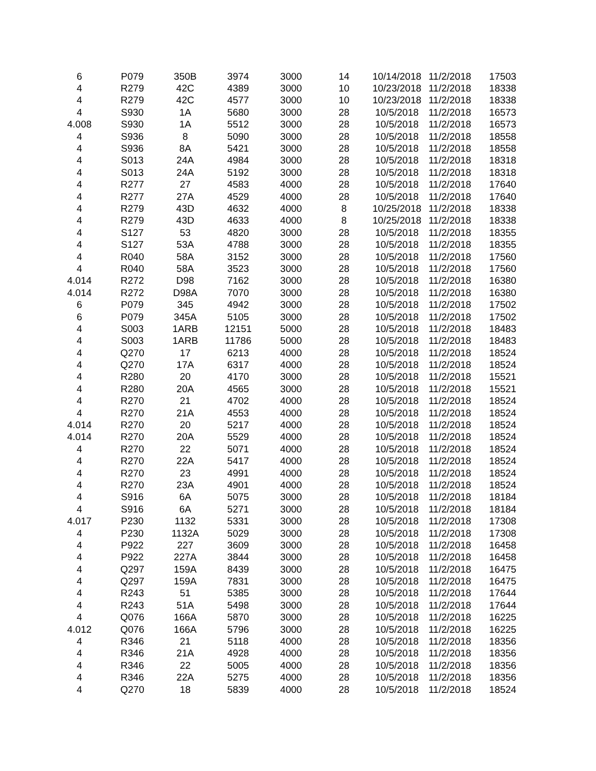| 6 | P079 | 350B | 3974 | 3000 | 14 | 10/14/2018 | 11/2/2018 | 17503 |
| 4 | R279 | 42C | 4389 | 3000 | 10 | 10/23/2018 | 11/2/2018 | 18338 |
| 4 | R279 | 42C | 4577 | 3000 | 10 | 10/23/2018 | 11/2/2018 | 18338 |
| 4 | S930 | 1A | 5680 | 3000 | 28 | 10/5/2018 | 11/2/2018 | 16573 |
| 4.008 | S930 | 1A | 5512 | 3000 | 28 | 10/5/2018 | 11/2/2018 | 16573 |
| 4 | S936 | 8 | 5090 | 3000 | 28 | 10/5/2018 | 11/2/2018 | 18558 |
| 4 | S936 | 8A | 5421 | 3000 | 28 | 10/5/2018 | 11/2/2018 | 18558 |
| 4 | S013 | 24A | 4984 | 3000 | 28 | 10/5/2018 | 11/2/2018 | 18318 |
| 4 | S013 | 24A | 5192 | 3000 | 28 | 10/5/2018 | 11/2/2018 | 18318 |
| 4 | R277 | 27 | 4583 | 4000 | 28 | 10/5/2018 | 11/2/2018 | 17640 |
| 4 | R277 | 27A | 4529 | 4000 | 28 | 10/5/2018 | 11/2/2018 | 17640 |
| 4 | R279 | 43D | 4632 | 4000 | 8 | 10/25/2018 | 11/2/2018 | 18338 |
| 4 | R279 | 43D | 4633 | 4000 | 8 | 10/25/2018 | 11/2/2018 | 18338 |
| 4 | S127 | 53 | 4820 | 3000 | 28 | 10/5/2018 | 11/2/2018 | 18355 |
| 4 | S127 | 53A | 4788 | 3000 | 28 | 10/5/2018 | 11/2/2018 | 18355 |
| 4 | R040 | 58A | 3152 | 3000 | 28 | 10/5/2018 | 11/2/2018 | 17560 |
| 4 | R040 | 58A | 3523 | 3000 | 28 | 10/5/2018 | 11/2/2018 | 17560 |
| 4.014 | R272 | D98 | 7162 | 3000 | 28 | 10/5/2018 | 11/2/2018 | 16380 |
| 4.014 | R272 | D98A | 7070 | 3000 | 28 | 10/5/2018 | 11/2/2018 | 16380 |
| 6 | P079 | 345 | 4942 | 3000 | 28 | 10/5/2018 | 11/2/2018 | 17502 |
| 6 | P079 | 345A | 5105 | 3000 | 28 | 10/5/2018 | 11/2/2018 | 17502 |
| 4 | S003 | 1ARB | 12151 | 5000 | 28 | 10/5/2018 | 11/2/2018 | 18483 |
| 4 | S003 | 1ARB | 11786 | 5000 | 28 | 10/5/2018 | 11/2/2018 | 18483 |
| 4 | Q270 | 17 | 6213 | 4000 | 28 | 10/5/2018 | 11/2/2018 | 18524 |
| 4 | Q270 | 17A | 6317 | 4000 | 28 | 10/5/2018 | 11/2/2018 | 18524 |
| 4 | R280 | 20 | 4170 | 3000 | 28 | 10/5/2018 | 11/2/2018 | 15521 |
| 4 | R280 | 20A | 4565 | 3000 | 28 | 10/5/2018 | 11/2/2018 | 15521 |
| 4 | R270 | 21 | 4702 | 4000 | 28 | 10/5/2018 | 11/2/2018 | 18524 |
| 4 | R270 | 21A | 4553 | 4000 | 28 | 10/5/2018 | 11/2/2018 | 18524 |
| 4.014 | R270 | 20 | 5217 | 4000 | 28 | 10/5/2018 | 11/2/2018 | 18524 |
| 4.014 | R270 | 20A | 5529 | 4000 | 28 | 10/5/2018 | 11/2/2018 | 18524 |
| 4 | R270 | 22 | 5071 | 4000 | 28 | 10/5/2018 | 11/2/2018 | 18524 |
| 4 | R270 | 22A | 5417 | 4000 | 28 | 10/5/2018 | 11/2/2018 | 18524 |
| 4 | R270 | 23 | 4991 | 4000 | 28 | 10/5/2018 | 11/2/2018 | 18524 |
| 4 | R270 | 23A | 4901 | 4000 | 28 | 10/5/2018 | 11/2/2018 | 18524 |
| 4 | S916 | 6A | 5075 | 3000 | 28 | 10/5/2018 | 11/2/2018 | 18184 |
| 4 | S916 | 6A | 5271 | 3000 | 28 | 10/5/2018 | 11/2/2018 | 18184 |
| 4.017 | P230 | 1132 | 5331 | 3000 | 28 | 10/5/2018 | 11/2/2018 | 17308 |
| 4 | P230 | 1132A | 5029 | 3000 | 28 | 10/5/2018 | 11/2/2018 | 17308 |
| 4 | P922 | 227 | 3609 | 3000 | 28 | 10/5/2018 | 11/2/2018 | 16458 |
| 4 | P922 | 227A | 3844 | 3000 | 28 | 10/5/2018 | 11/2/2018 | 16458 |
| 4 | Q297 | 159A | 8439 | 3000 | 28 | 10/5/2018 | 11/2/2018 | 16475 |
| 4 | Q297 | 159A | 7831 | 3000 | 28 | 10/5/2018 | 11/2/2018 | 16475 |
| 4 | R243 | 51 | 5385 | 3000 | 28 | 10/5/2018 | 11/2/2018 | 17644 |
| 4 | R243 | 51A | 5498 | 3000 | 28 | 10/5/2018 | 11/2/2018 | 17644 |
| 4 | Q076 | 166A | 5870 | 3000 | 28 | 10/5/2018 | 11/2/2018 | 16225 |
| 4.012 | Q076 | 166A | 5796 | 3000 | 28 | 10/5/2018 | 11/2/2018 | 16225 |
| 4 | R346 | 21 | 5118 | 4000 | 28 | 10/5/2018 | 11/2/2018 | 18356 |
| 4 | R346 | 21A | 4928 | 4000 | 28 | 10/5/2018 | 11/2/2018 | 18356 |
| 4 | R346 | 22 | 5005 | 4000 | 28 | 10/5/2018 | 11/2/2018 | 18356 |
| 4 | R346 | 22A | 5275 | 4000 | 28 | 10/5/2018 | 11/2/2018 | 18356 |
| 4 | Q270 | 18 | 5839 | 4000 | 28 | 10/5/2018 | 11/2/2018 | 18524 |